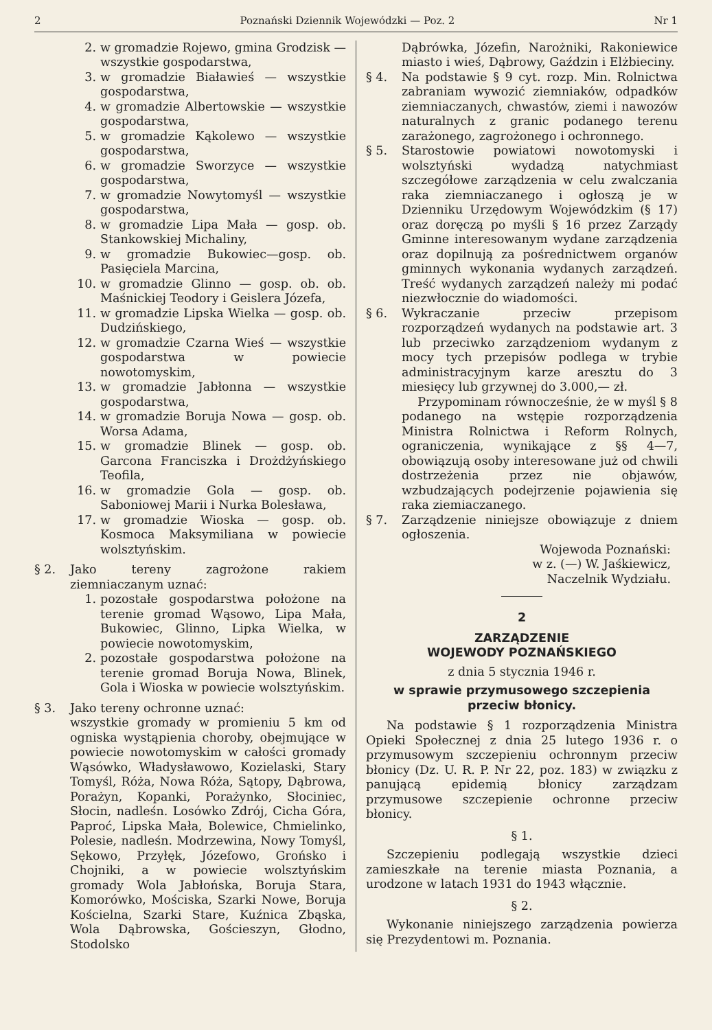2 Poznański Dziennik Wojewódzki — Poz. 2 Nr 1
2. w gromadzie Rojewo, gmina Grodzisk — wszystkie gospodarstwa,
3. w gromadzie Białawieś — wszystkie gospodarstwa,
4. w gromadzie Albertowskie — wszystkie gospodarstwa,
5. w gromadzie Kąkolewo — wszystkie gospodarstwa,
6. w gromadzie Sworzyce — wszystkie gospodarstwa,
7. w gromadzie Nowytomyśl — wszystkie gospodarstwa,
8. w gromadzie Lipa Mała — gosp. ob. Stankowskiej Michaliny,
9. w gromadzie Bukowiec—gosp. ob. Pasięciela Marcina,
10. w gromadzie Glinno — gosp. ob. ob. Maśnickiej Teodory i Geislera Józefa,
11. w gromadzie Lipska Wielka — gosp. ob. Dudzińskiego,
12. w gromadzie Czarna Wieś — wszystkie gospodarstwa w powiecie nowotomyskim,
13. w gromadzie Jabłonna — wszystkie gospodarstwa,
14. w gromadzie Boruja Nowa — gosp. ob. Worsa Adama,
15. w gromadzie Blinek — gosp. ob. Garcona Franciszka i Drożdżyńskiego Teofila,
16. w gromadzie Gola — gosp. ob. Saboniowej Marii i Nurka Bolesława,
17. w gromadzie Wioska — gosp. ob. Kosmoca Maksymiliana w powiecie wolsztyńskim.
§ 2. Jako tereny zagrożone rakiem ziemniaczanym uznać:
1. pozostałe gospodarstwa położone na terenie gromad Wąsowo, Lipa Mała, Bukowiec, Glinno, Lipka Wielka, w powiecie nowotomyskim,
2. pozostałe gospodarstwa położone na terenie gromad Boruja Nowa, Blinek, Gola i Wioska w powiecie wolsztyńskim.
§ 3. Jako tereny ochronne uznać:
wszystkie gromady w promieniu 5 km od ogniska wystąpienia choroby, obejmujące w powiecie nowotomyskim w całości gromady Wąsówko, Władysławowo, Kozielaski, Stary Tomyśl, Róża, Nowa Róża, Sątopy, Dąbrowa, Porażyn, Kopanki, Porażynko, Słociniec, Słocin, nadleśn. Losówko Zdrój, Cicha Góra, Paproć, Lipska Mała, Bolewice, Chmielinko, Polesie, nadleśn. Modrzewina, Nowy Tomyśl, Sękowo, Przyłęk, Józefowo, Grońsko i Chojniki, a w powiecie wolsztyńskim gromady Wola Jabłońska, Boruja Stara, Komorówko, Mościska, Szarki Nowe, Boruja Kościelna, Szarki Stare, Kuźnica Zbąska, Wola Dąbrowska, Gościeszyn, Głodno, Stodolsko
Dąbrówka, Józefin, Narożniki, Rakoniewice miasto i wieś, Dąbrowy, Gaździn i Elżbieciny.
§ 4. Na podstawie § 9 cyt. rozp. Min. Rolnictwa zabraniam wywozić ziemniaków, odpadków ziemniaczanych, chwastów, ziemi i nawozów naturalnych z granic podanego terenu zarażonego, zagrożonego i ochronnego.
§ 5. Starostowie powiatowi nowotomyski i wolsztyński wydadzą natychmiast szczegółowe zarządzenia w celu zwalczania raka ziemniaczanego i ogłoszą je w Dzienniku Urzędowym Wojewódzkim (§ 17) oraz doręczą po myśli § 16 przez Zarządy Gminne interesowanym wydane zarządzenia oraz dopilnują za pośrednictwem organów gminnych wykonania wydanych zarządzeń. Treść wydanych zarządzeń należy mi podać niezwłocznie do wiadomości.
§ 6. Wykraczanie przeciw przepisom rozporządzeń wydanych na podstawie art. 3 lub przeciwko zarządzeniom wydanym z mocy tych przepisów podlega w trybie administracyjnym karze aresztu do 3 miesięcy lub grzywnej do 3.000,— zł.
Przypominam równocześnie, że w myśl § 8 podanego na wstępie rozporządzenia Ministra Rolnictwa i Reform Rolnych, ograniczenia, wynikające z §§ 4—7, obowiązują osoby interesowane już od chwili dostrzeżenia przez nie objawów, wzbudzających podejrzenie pojawienia się raka ziemiaczanego.
§ 7. Zarządzenie niniejsze obowiązuje z dniem ogłoszenia.
Wojewoda Poznański:
w z. (—) W. Jaśkiewicz,
Naczelnik Wydziału.
2
ZARZĄDZENIE
WOJEWODY POZNAŃSKIEGO
z dnia 5 stycznia 1946 r.
w sprawie przymusowego szczepienia przeciw błonicy.
Na podstawie § 1 rozporządzenia Ministra Opieki Społecznej z dnia 25 lutego 1936 r. o przymusowym szczepieniu ochronnym przeciw błonicy (Dz. U. R. P. Nr 22, poz. 183) w związku z panującą epidemią błonicy zarządzam przymusowe szczepienie ochronne przeciw błonicy.
§ 1.
Szczepieniu podlegają wszystkie dzieci zamieszkałe na terenie miasta Poznania, a urodzone w latach 1931 do 1943 włącznie.
§ 2.
Wykonanie niniejszego zarządzenia powierza się Prezydentowi m. Poznania.